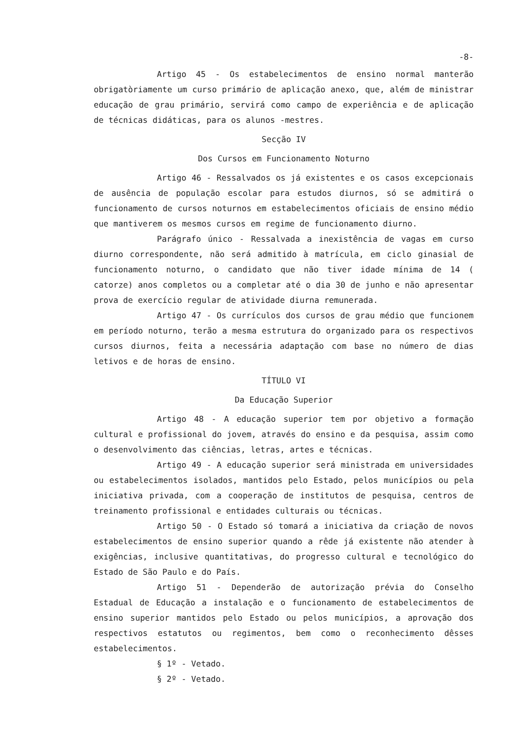-8-
Artigo 45 - Os estabelecimentos de ensino normal manterão obrigatòriamente um curso primário de aplicação anexo, que, além de ministrar educação de grau primário, servirá como campo de experiência e de aplicação de técnicas didáticas, para os alunos -mestres.
Secção IV
Dos Cursos em Funcionamento Noturno
Artigo 46 - Ressalvados os já existentes e os casos excepcionais de ausência de população escolar para estudos diurnos, só se admitirá o funcionamento de cursos noturnos em estabelecimentos oficiais de ensino médio que mantiverem os mesmos cursos em regime de funcionamento diurno.
Parágrafo único - Ressalvada a inexistência de vagas em curso diurno correspondente, não será admitido à matrícula, em ciclo ginasial de funcionamento noturno, o candidato que não tiver idade mínima de 14 ( catorze) anos completos ou a completar até o dia 30 de junho e não apresentar prova de exercício regular de atividade diurna remunerada.
Artigo 47 - Os currículos dos cursos de grau médio que funcionem em período noturno, terão a mesma estrutura do organizado para os respectivos cursos diurnos, feita a necessária adaptação com base no número de dias letivos e de horas de ensino.
TÍTULO VI
Da Educação Superior
Artigo 48 - A educação superior tem por objetivo a formação cultural e profissional do jovem, através do ensino e da pesquisa, assim como o desenvolvimento das ciências, letras, artes e técnicas.
Artigo 49 - A educação superior será ministrada em universidades ou estabelecimentos isolados, mantidos pelo Estado, pelos municípios ou pela iniciativa privada, com a cooperação de institutos de pesquisa, centros de treinamento profissional e entidades culturais ou técnicas.
Artigo 50 - O Estado só tomará a iniciativa da criação de novos estabelecimentos de ensino superior quando a rêde já existente não atender à exigências, inclusive quantitativas, do progresso cultural e tecnológico do Estado de São Paulo e do País.
Artigo 51 - Dependerão de autorização prévia do Conselho Estadual de Educação a instalação e o funcionamento de estabelecimentos de ensino superior mantidos pelo Estado ou pelos municípios, a aprovação dos respectivos estatutos ou regimentos, bem como o reconhecimento dêsses estabelecimentos.
§ 1º - Vetado.
§ 2º - Vetado.